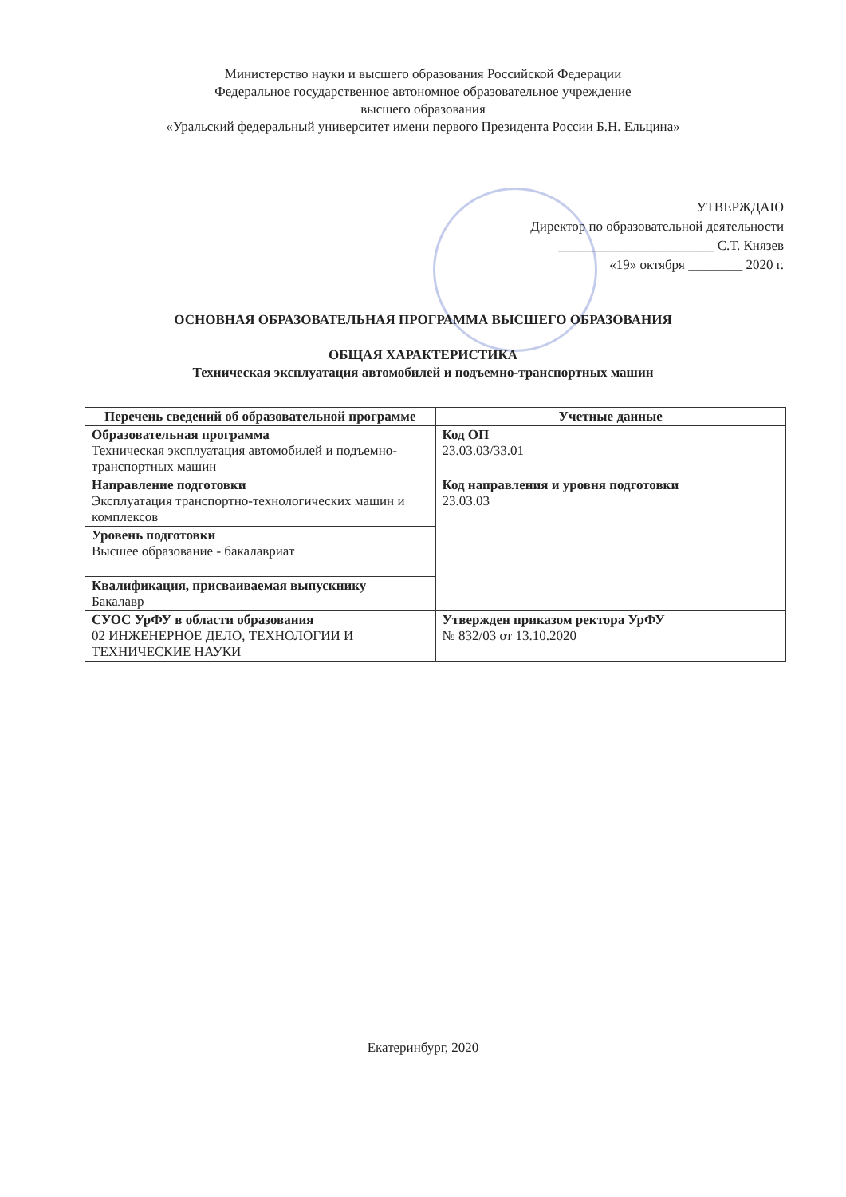Министерство науки и высшего образования Российской Федерации
Федеральное государственное автономное образовательное учреждение
высшего образования
«Уральский федеральный университет имени первого Президента России Б.Н. Ельцина»
УТВЕРЖДАЮ
Директор по образовательной деятельности
_______________________ С.Т. Князев
«19» октября ________ 2020 г.
ОСНОВНАЯ ОБРАЗОВАТЕЛЬНАЯ ПРОГРАММА ВЫСШЕГО ОБРАЗОВАНИЯ
ОБЩАЯ ХАРАКТЕРИСТИКА
Техническая эксплуатация автомобилей и подъемно-транспортных машин
| Перечень сведений об образовательной программе | Учетные данные |
| --- | --- |
| Образовательная программа Техническая эксплуатация автомобилей и подъемно-транспортных машин | Код ОП 23.03.03/33.01 |
| Направление подготовки Эксплуатация транспортно-технологических машин и комплексов | Код направления и уровня подготовки 23.03.03 |
| Уровень подготовки Высшее образование - бакалавриат | |
| Квалификация, присваиваемая выпускнику Бакалавр | |
| СУОС УрФУ в области образования 02 ИНЖЕНЕРНОЕ ДЕЛО, ТЕХНОЛОГИИ И ТЕХНИЧЕСКИЕ НАУКИ | Утвержден приказом ректора УрФУ № 832/03 от 13.10.2020 |
Екатеринбург, 2020